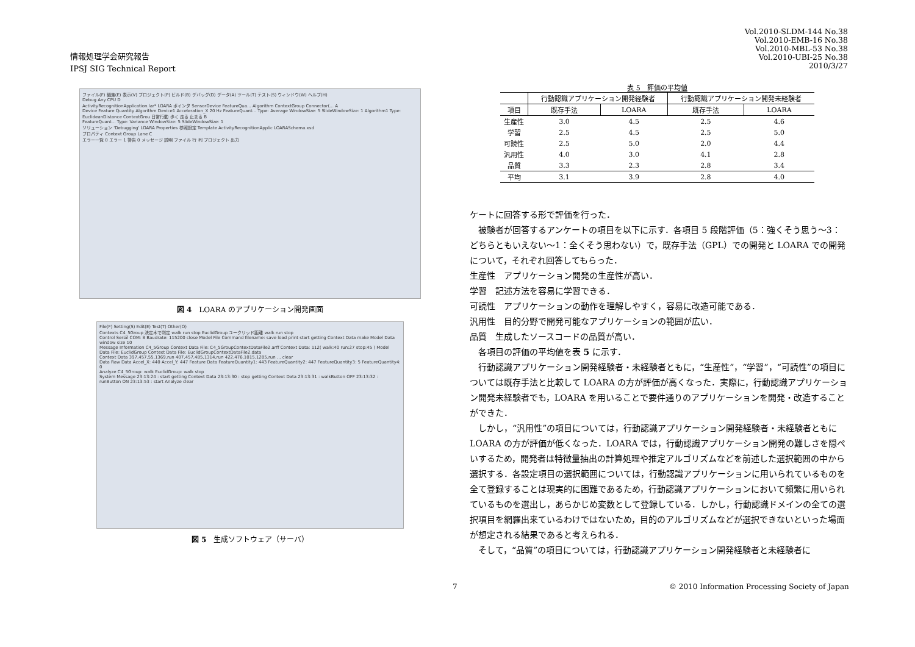情報処理学会研究報告
IPSJ SIG Technical Report
Vol.2010-SLDM-144 No.38
Vol.2010-EMB-16 No.38
Vol.2010-MBL-53 No.38
Vol.2010-UBI-25 No.38
2010/3/27
ファイル(F) 編集(E) 表示(V) プロジェクト(P) ビルド(B) デバッグ(D) データ(A) ツール(T) テスト(S) ウィンドウ(W) ヘルプ(H)
Debug Any CPU D
ActivityRecognitionApplication.lar* LOARA ポインタ SensorDevice FeatureQua... Algorithm ContextGroup Connector(... A
Device Feature Quantity Algorithm Device1 Acceleration_X 20 Hz FeatureQuant... Type: Average WindowSize: 5 SlideWindowSize: 1 Algorithm1 Type: EuclideanDistance ContextGrou 日常行動 歩く 走る 止まる B
FeatureQuant... Type: Variance WindowSize: 5 SlideWindowSize: 1
ソリューション 'Debugging' LOARA Properties 参照設定 Template ActivityRecognitionApplic LOARASchema.xsd
プロパティ Context Group Lane C
エラー一覧 0 エラー 1 警告 0 メッセージ 説明 ファイル 行 列 プロジェクト 出力
図 4　LOARA のアプリケーション開発画面
File(F) Setting(S) Edit(E) Test(T) Other(O)
Contexts C4_5Group 決定木で判定 walk run stop EuclidGroup ユークリッド距離 walk run stop
Control Serial COM: 8 Baudrate: 115200 close Model File Command filename: save load print start getting Context Data make Model Data window size 10
Message Information C4_5Group Context Data File: C4_5GroupContextDataFile2.arff Context Data: 112( walk:40 run:27 stop:45 ) Model Data File: EuclidGroup Context Data File: EuclidGroupContextDataFile2.data
Context Data 397,457,55,1369,run 407,457,485,1314,run 422,476,1015,1285,run ... clear
Data Raw Data Accel_X: 440 Accel_Y: 447 Feature Data FeatureQuantity1: 443 FeatureQuantity2: 447 FeatureQuantity3: 5 FeatureQuantity4: 0
Analyze C4_5Group: walk EuclidGroup: walk stop
System Message 23:13:24 : start getting Context Data 23:13:30 : stop getting Context Data 23:13:31 : walkButton OFF 23:13:32 : runButton ON 23:13:53 : start Analyze clear
図 5　生成ソフトウェア（サーバ）
表 5 評価の平均値
| | 行動認識アプリケーション開発経験者 | | 行動認識アプリケーション開発未経験者 | |
| --- | --- | --- | --- | --- |
| 項目 | 既存手法 | LOARA | 既存手法 | LOARA |
| 生産性 | 3.0 | 4.5 | 2.5 | 4.6 |
| 学習 | 2.5 | 4.5 | 2.5 | 5.0 |
| 可読性 | 2.5 | 5.0 | 2.0 | 4.4 |
| 汎用性 | 4.0 | 3.0 | 4.1 | 2.8 |
| 品質 | 3.3 | 2.3 | 2.8 | 3.4 |
| 平均 | 3.1 | 3.9 | 2.8 | 4.0 |
ケートに回答する形で評価を行った．
　被験者が回答するアンケートの項目を以下に示す．各項目 5 段階評価（5：強くそう思う〜3：どちらともいえない〜1：全くそう思わない）で，既存手法（GPL）での開発と LOARA での開発について，それぞれ回答してもらった．
生産性　アプリケーション開発の生産性が高い．
学習　記述方法を容易に学習できる．
可読性　アプリケーションの動作を理解しやすく，容易に改造可能である．
汎用性　目的分野で開発可能なアプリケーションの範囲が広い．
品質　生成したソースコードの品質が高い．
　各項目の評価の平均値を表 5 に示す．
　行動認識アプリケーション開発経験者・未経験者ともに，“生産性”，“学習”，“可読性”の項目については既存手法と比較して LOARA の方が評価が高くなった．実際に，行動認識アプリケーション開発未経験者でも，LOARA を用いることで要件通りのアプリケーションを開発・改造することができた．
　しかし，“汎用性”の項目については，行動認識アプリケーション開発経験者・未経験者ともに LOARA の方が評価が低くなった．LOARA では，行動認識アプリケーション開発の難しさを隠ぺいするため，開発者は特徴量抽出の計算処理や推定アルゴリズムなどを前述した選択範囲の中から選択する．各設定項目の選択範囲については，行動認識アプリケーションに用いられているものを全て登録することは現実的に困難であるため，行動認識アプリケーションにおいて頻繁に用いられているものを選出し，あらかじめ変数として登録している．しかし，行動認識ドメインの全ての選択項目を網羅出来ているわけではないため，目的のアルゴリズムなどが選択できないといった場面が想定される結果であると考えられる．
　そして，“品質”の項目については，行動認識アプリケーション開発経験者と未経験者に
7
© 2010 Information Processing Society of Japan